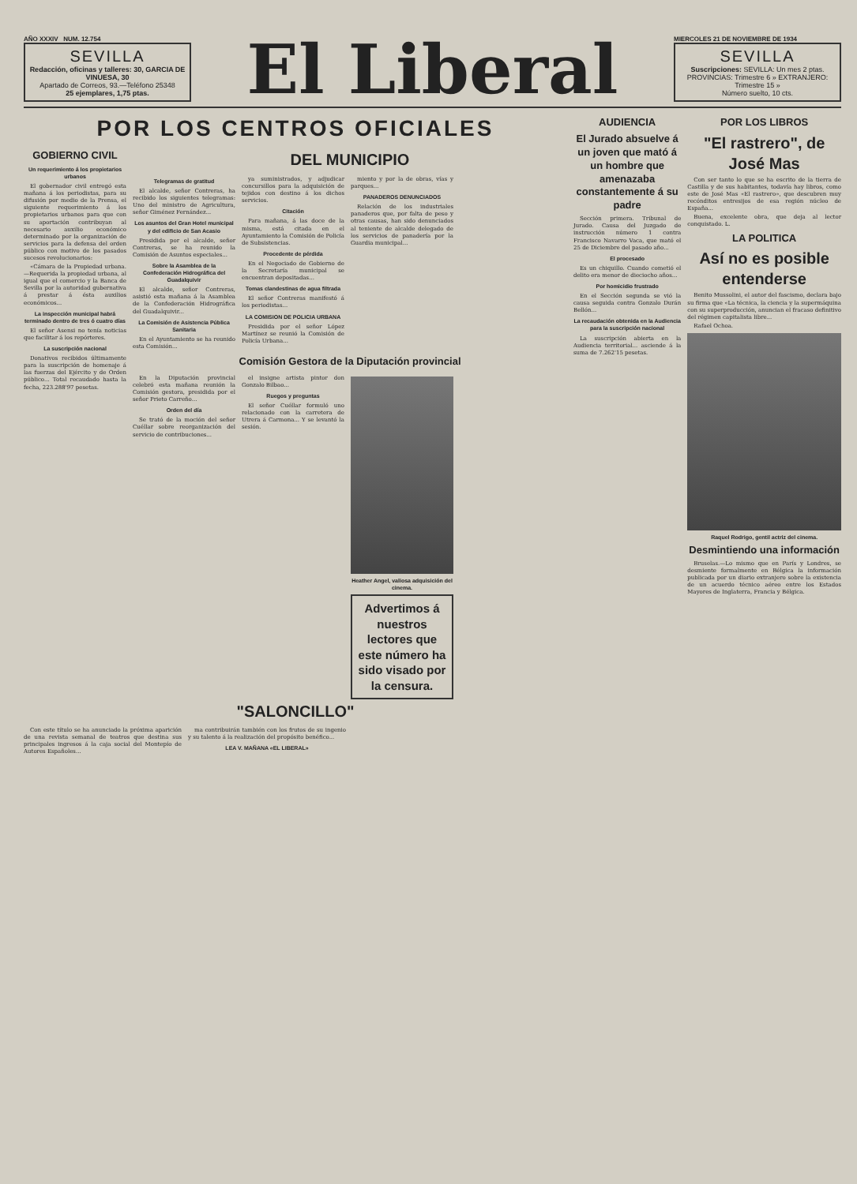AÑO XXXIV NUM. 12.754
SEVILLA
Redacción, oficinas y talleres: 30, GARCIA DE VINUESA, 30
Apartado de Correos, 93.—Teléfono 25348
25 ejemplares, 1,75 ptas.
El Liberal
MIERCOLES 21 DE NOVIEMBRE DE 1934
SEVILLA
Suscripciones: SEVILLA: Un mes 2 ptas. PROVINCIAS: Trimestre 6 » EXTRANJERO: Trimestre 15 »
Número suelto, 10 cts.
POR LOS CENTROS OFICIALES
GOBIERNO CIVIL
Un requerimiento á los propietarios urbanos
El gobernador civil entregó esta mañana á los periodistas, para su difusión por medio de la Prensa, el siguiente requerimiento á los propietarios urbanos para que con su aportación contribuyan al necesario auxilio económico determinado por la organización de servicios para la defensa del orden público con motivo de los pasados sucesos revolucionarios:
«Cámara de la Propiedad urbana.—Requerida la propiedad urbana, al igual que el comercio y la Banca de Sevilla por la autoridad gubernativa á prestar á ésta auxilios económicos...
La inspección municipal habrá terminado dentro de tres ó cuatro días
El señor Asensi no tenía noticias que facilitar á los repórteres.
La suscripción nacional
Donativos recibidos últimamente para la suscripción de homenaje á las fuerzas del Ejército y de Orden público... Total recaudado hasta la fecha, 223.288'97 pesetas.
DEL MUNICIPIO
Telegramas de gratitud
El alcalde, señor Contreras, ha recibido los siguientes telegramas: Uno del ministro de Agricultura, señor Giménez Fernández...
Los asuntos del Gran Hotel municipal y del edificio de San Acasio
Presidida por el alcalde, señor Contreras, se ha reunido la Comisión de Asuntos especiales...
Sobre la Asamblea de la Confederación Hidrográfica del Guadalquivir
El alcalde, señor Contreras, asistió esta mañana á la Asamblea de la Confederación Hidrográfica del Guadalquivir...
La Comisión de Asistencia Pública Sanitaria
En el Ayuntamiento se ha reunido esta Comisión...
ya suministrados, y adjudicar concursillos para la adquisición de tejidos con destino á los dichos servicios.
Citación
Para mañana, á las doce de la misma, está citada en el Ayuntamiento la Comisión de Policía de Subsistencias.
Procedente de pérdida
En el Negociado de Gobierno de la Secretaría municipal se encuentran depositadas...
Tomas clandestinas de agua filtrada
El señor Contreras manifestó á los periodistas...
LA COMISION DE POLICIA URBANA
Presidida por el señor López Martínez se reunió la Comisión de Policía Urbana...
miento y por la de obras, vías y parques...
PANADEROS DENUNCIADOS
Relación de los industriales panaderos que, por falta de peso y otras causas, han sido denunciados al teniente de alcalde delegado de los servicios de panadería por la Guardia municipal...
Comisión Gestora de la Diputación provincial
En la Diputación provincial celebró esta mañana reunión la Comisión gestora, presidida por el señor Prieto Carreño...
Orden del día
Se trató de la moción del señor Cuéllar sobre reorganización del servicio de contribuciones...
el insigne artista pintor don Gonzalo Bilbao...
Ruegos y preguntas
El señor Cuéllar formuló uno relacionado con la carretera de Utrera á Carmona... Y se levantó la sesión.
Heather Angel, valiosa adquisición del cinema.
Advertimos á nuestros lectores que este número ha sido visado por la censura.
"SALONCILLO"
Con este título se ha anunciado la próxima aparición de una revista semanal de teatros que destina sus principales ingresos á la caja social del Montepío de Autores Españoles...
ma contribuirán también con los frutos de su ingenio y su talento á la realización del propósito benéfico...
LEA V. MAÑANA «EL LIBERAL»
AUDIENCIA
El Jurado absuelve á un joven que mató á un hombre que amenazaba constantemente á su padre
Sección primera. Tribunal de Jurado. Causa del Juzgado de instrucción número 1 contra Francisco Navarro Vaca, que mató el 25 de Diciembre del pasado año...
El procesado
Es un chiquillo. Cuando cometió el delito era menor de dieciocho años...
Por homicidio frustrado
En el Sección segunda se vió la causa seguida contra Gonzalo Durán Bellón...
La recaudación obtenida en la Audiencia para la suscripción nacional
La suscripción abierta en la Audiencia territorial... asciende á la suma de 7.262'15 pesetas.
POR LOS LIBROS
"El rastrero", de José Mas
Con ser tanto lo que se ha escrito de la tierra de Castilla y de sus habitantes, todavía hay libros, como este de José Mas «El rastrero», que descubren muy recónditos entresijos de esa región núcleo de España...
Buena, excelente obra, que deja al lector conquistado. L.
LA POLITICA
Así no es posible entenderse
Benito Mussolini, el autor del fascismo, declara bajo su firma que «La técnica, la ciencia y la supermáquina con su superproducción, anuncian el fracaso definitivo del régimen capitalista libre...
Rafael Ochoa.
Raquel Rodrigo, gentil actriz del cinema.
Desmintiendo una información
Bruselas.—Lo mismo que en París y Londres, se desmiente formalmente en Bélgica la información publicada por un diario extranjero sobre la existencia de un acuerdo técnico aéreo entre los Estados Mayores de Inglaterra, Francia y Bélgica.